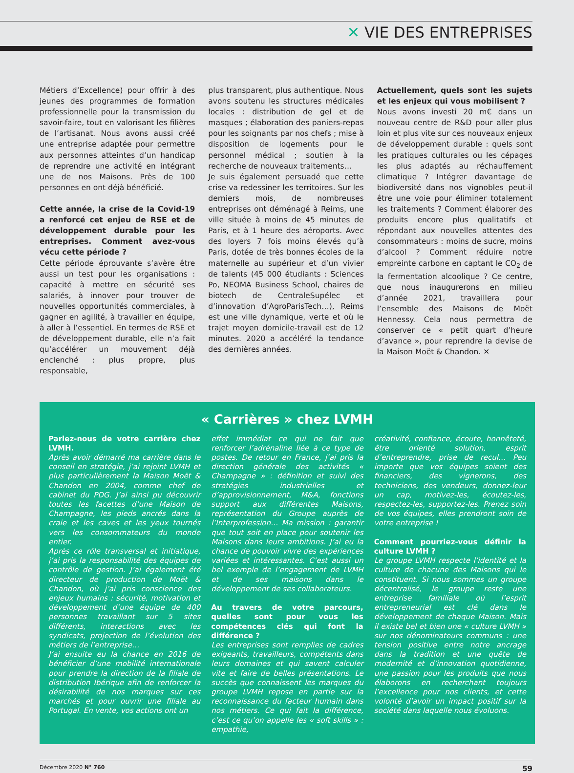✕ VIE DES ENTREPRISES
Métiers d’Excellence) pour offrir à des jeunes des programmes de formation professionnelle pour la transmission du savoir-faire, tout en valorisant les filières de l’artisanat. Nous avons aussi créé une entreprise adaptée pour permettre aux personnes atteintes d’un handicap de reprendre une activité en intégrant une de nos Maisons. Près de 100 personnes en ont déjà bénéficié.
Cette année, la crise de la Covid-19 a renforcé cet enjeu de RSE et de développement durable pour les entreprises. Comment avez-vous vécu cette période ?
Cette période éprouvante s’avère être aussi un test pour les organisations : capacité à mettre en sécurité ses salariés, à innover pour trouver de nouvelles opportunités commerciales, à gagner en agilité, à travailler en équipe, à aller à l’essentiel. En termes de RSE et de développement durable, elle n’a fait qu’accélérer un mouvement déjà enclenché : plus propre, plus responsable,
plus transparent, plus authentique. Nous avons soutenu les structures médicales locales : distribution de gel et de masques ; élaboration des paniers-repas pour les soignants par nos chefs ; mise à disposition de logements pour le personnel médical ; soutien à la recherche de nouveaux traitements…
Je suis également persuadé que cette crise va redessiner les territoires. Sur les derniers mois, de nombreuses entreprises ont déménagé à Reims, une ville située à moins de 45 minutes de Paris, et à 1 heure des aéroports. Avec des loyers 7 fois moins élevés qu’à Paris, dotée de très bonnes écoles de la maternelle au supérieur et d’un vivier de talents (45 000 étudiants : Sciences Po, NEOMA Business School, chaires de biotech de CentraleSupélec et d’innovation d’AgroParisTech…), Reims est une ville dynamique, verte et où le trajet moyen domicile-travail est de 12 minutes. 2020 a accéléré la tendance des dernières années.
Actuellement, quels sont les sujets et les enjeux qui vous mobilisent ?
Nous avons investi 20 m€ dans un nouveau centre de R&D pour aller plus loin et plus vite sur ces nouveaux enjeux de développement durable : quels sont les pratiques culturales ou les cépages les plus adaptés au réchauffement climatique ? Intégrer davantage de biodiversité dans nos vignobles peut-il être une voie pour éliminer totalement les traitements ? Comment élaborer des produits encore plus qualitatifs et répondant aux nouvelles attentes des consommateurs : moins de sucre, moins d’alcool ? Comment réduire notre empreinte carbone en captant le CO<sub>2</sub> de la fermentation alcoolique ? Ce centre, que nous inaugurerons en milieu d’année 2021, travaillera pour l’ensemble des Maisons de Moët Hennessy. Cela nous permettra de conserver ce « petit quart d’heure d’avance », pour reprendre la devise de la Maison Moët & Chandon. ✕
« Carrières » chez LVMH
Parlez-nous de votre carrière chez LVMH.
Après avoir démarré ma carrière dans le conseil en stratégie, j’ai rejoint LVMH et plus particulièrement la Maison Moët & Chandon en 2004, comme chef de cabinet du PDG. J’ai ainsi pu découvrir toutes les facettes d’une Maison de Champagne, les pieds ancrés dans la craie et les caves et les yeux tournés vers les consommateurs du monde entier.
Après ce rôle transversal et initiatique, j’ai pris la responsabilité des équipes de contrôle de gestion. J’ai également été directeur de production de Moët & Chandon, où j’ai pris conscience des enjeux humains : sécurité, motivation et développement d’une équipe de 400 personnes travaillant sur 5 sites différents, interactions avec les syndicats, projection de l’évolution des métiers de l’entreprise…
J’ai ensuite eu la chance en 2016 de bénéficier d’une mobilité internationale pour prendre la direction de la filiale de distribution Ibérique afin de renforcer la désirabilité de nos marques sur ces marchés et pour ouvrir une filiale au Portugal. En vente, vos actions ont un
effet immédiat ce qui ne fait que renforcer l’adrénaline liée à ce type de postes. De retour en France, j’ai pris la direction générale des activités « Champagne » : définition et suivi des stratégies industrielles et d’approvisionnement, M&A, fonctions support aux différentes Maisons, représentation du Groupe auprès de l’Interprofession… Ma mission : garantir que tout soit en place pour soutenir les Maisons dans leurs ambitions. J’ai eu la chance de pouvoir vivre des expériences variées et intéressantes. C’est aussi un bel exemple de l’engagement de LVMH et de ses maisons dans le développement de ses collaborateurs.
Au travers de votre parcours, quelles sont pour vous les compétences clés qui font la différence ?
Les entreprises sont remplies de cadres exigeants, travailleurs, compétents dans leurs domaines et qui savent calculer vite et faire de belles présentations. Le succès que connaissent les marques du groupe LVMH repose en partie sur la reconnaissance du facteur humain dans nos métiers. Ce qui fait la différence, c’est ce qu’on appelle les « soft skills » : empathie,
créativité, confiance, écoute, honnêteté, être orienté solution, esprit d’entreprendre, prise de recul… Peu importe que vos équipes soient des financiers, des vignerons, des techniciens, des vendeurs, donnez-leur un cap, motivez-les, écoutez-les, respectez-les, supportez-les. Prenez soin de vos équipes, elles prendront soin de votre entreprise !
Comment pourriez-vous définir la culture LVMH ?
Le groupe LVMH respecte l’identité et la culture de chacune des Maisons qui le constituent. Si nous sommes un groupe décentralisé, le groupe reste une entreprise familiale où l’esprit entrepreneurial est clé dans le développement de chaque Maison. Mais il existe bel et bien une « culture LVMH » sur nos dénominateurs communs : une tension positive entre notre ancrage dans la tradition et une quête de modernité et d’innovation quotidienne, une passion pour les produits que nous élaborons en recherchant toujours l’excellence pour nos clients, et cette volonté d’avoir un impact positif sur la société dans laquelle nous évoluons.
Décembre 2020 N° 760 59